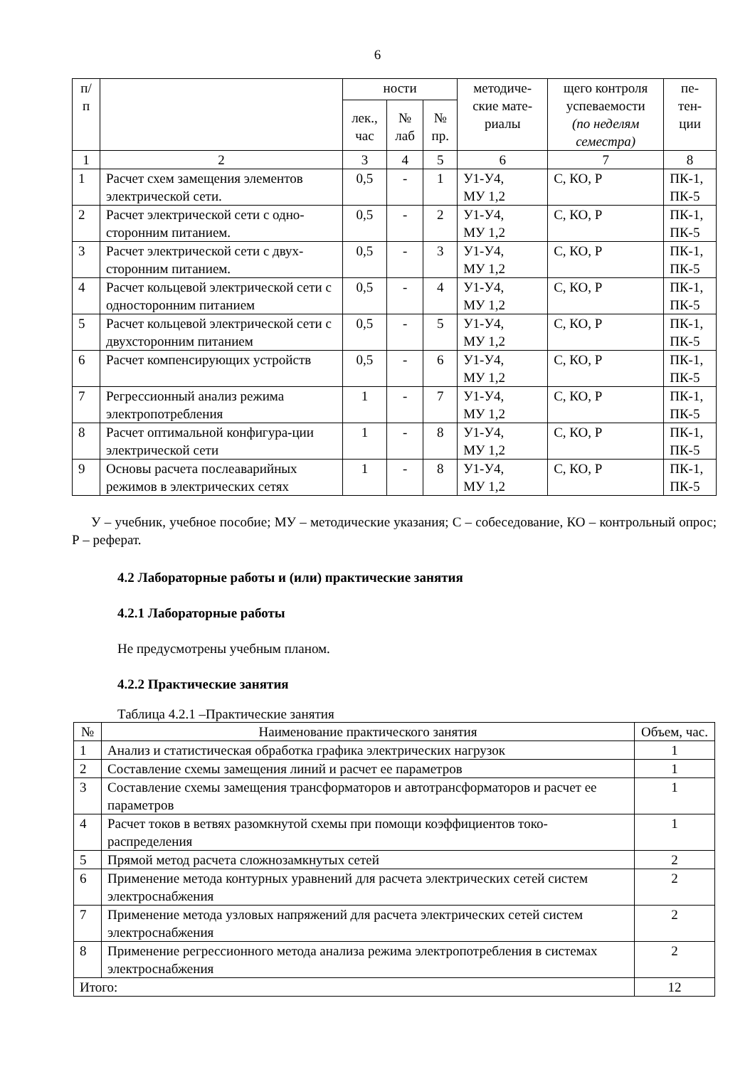6
| п/ п | | ности | | | методиче- ские мате- риалы | щего контроля успеваемости (по неделям семестра) | пе- тен- ции |
| --- | --- | --- | --- | --- | --- | --- | --- |
| | | лек., час | № лаб | № пр. | | | |
| 1 | 2 | 3 | 4 | 5 | 6 | 7 | 8 |
| 1 | Расчет схем замещения элементов электрической сети. | 0,5 | - | 1 | У1-У4, МУ 1,2 | С, КО, Р | ПК-1, ПК-5 |
| 2 | Расчет электрической сети с одно-сторонним питанием. | 0,5 | - | 2 | У1-У4, МУ 1,2 | С, КО, Р | ПК-1, ПК-5 |
| 3 | Расчет электрической сети с двух-сторонним питанием. | 0,5 | - | 3 | У1-У4, МУ 1,2 | С, КО, Р | ПК-1, ПК-5 |
| 4 | Расчет кольцевой электрической сети с односторонним питанием | 0,5 | - | 4 | У1-У4, МУ 1,2 | С, КО, Р | ПК-1, ПК-5 |
| 5 | Расчет кольцевой электрической сети с двухсторонним питанием | 0,5 | - | 5 | У1-У4, МУ 1,2 | С, КО, Р | ПК-1, ПК-5 |
| 6 | Расчет компенсирующих устройств | 0,5 | - | 6 | У1-У4, МУ 1,2 | С, КО, Р | ПК-1, ПК-5 |
| 7 | Регрессионный анализ режима электропотребления | 1 | - | 7 | У1-У4, МУ 1,2 | С, КО, Р | ПК-1, ПК-5 |
| 8 | Расчет оптимальной конфигура-ции электрической сети | 1 | - | 8 | У1-У4, МУ 1,2 | С, КО, Р | ПК-1, ПК-5 |
| 9 | Основы расчета послеаварийных режимов в электрических сетях | 1 | - | 8 | У1-У4, МУ 1,2 | С, КО, Р | ПК-1, ПК-5 |
У – учебник, учебное пособие; МУ – методические указания; С – собеседование, КО – контрольный опрос; Р – реферат.
4.2 Лабораторные работы и (или) практические занятия
4.2.1 Лабораторные работы
Не предусмотрены учебным планом.
4.2.2 Практические занятия
Таблица 4.2.1 –Практические занятия
| № | Наименование практического занятия | Объем, час. |
| --- | --- | --- |
| 1 | Анализ и статистическая обработка графика электрических нагрузок | 1 |
| 2 | Составление схемы замещения линий и расчет ее параметров | 1 |
| 3 | Составление схемы замещения трансформаторов и автотрансформаторов и расчет ее параметров | 1 |
| 4 | Расчет токов в ветвях разомкнутой схемы при помощи коэффициентов токо-распределения | 1 |
| 5 | Прямой метод расчета сложнозамкнутых сетей | 2 |
| 6 | Применение метода контурных уравнений для расчета электрических сетей систем электроснабжения | 2 |
| 7 | Применение метода узловых напряжений для расчета электрических сетей систем электроснабжения | 2 |
| 8 | Применение регрессионного метода анализа режима электропотребления в системах электроснабжения | 2 |
| Итого: | | 12 |